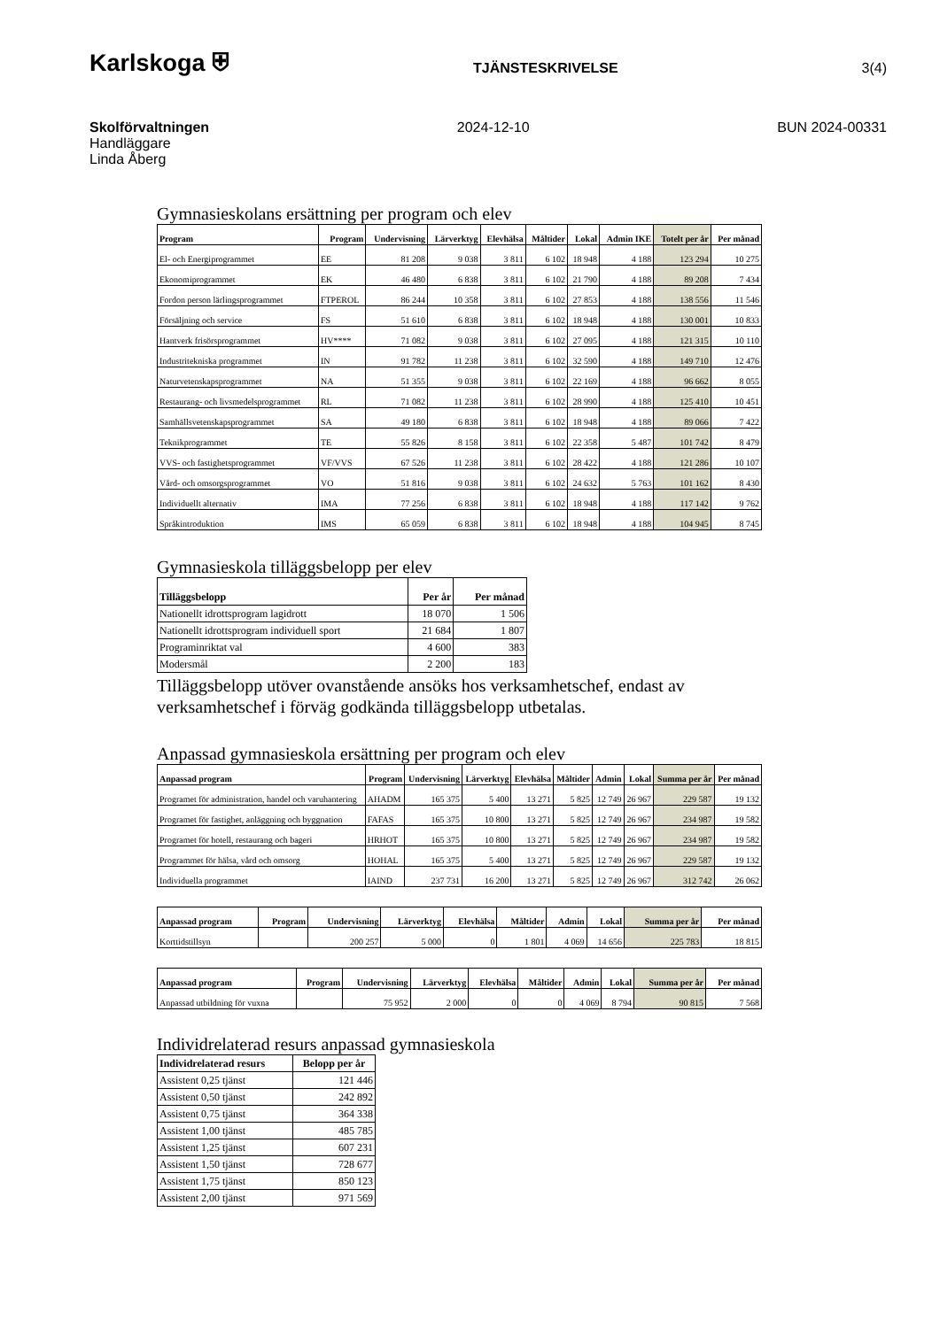Karlskoga ⛨ TJÄNSTESKRIVELSE 3(4)
Skolförvaltningen 2024-12-10 BUN 2024-00331
Handläggare
Linda Åberg
Gymnasieskolans ersättning per program och elev
| Program | Program | Undervisning | Lärverktyg | Elevhälsa | Måltider | Lokal | Admin IKE | Totelt per år | Per månad |
| --- | --- | --- | --- | --- | --- | --- | --- | --- | --- |
| El- och Energiprogrammet | EE | 81 208 | 9 038 | 3 811 | 6 102 | 18 948 | 4 188 | 123 294 | 10 275 |
| Ekonomiprogrammet | EK | 46 480 | 6 838 | 3 811 | 6 102 | 21 790 | 4 188 | 89 208 | 7 434 |
| Fordon person lärlingsprogrammet | FTPEROL | 86 244 | 10 358 | 3 811 | 6 102 | 27 853 | 4 188 | 138 556 | 11 546 |
| Försäljning och service | FS | 51 610 | 6 838 | 3 811 | 6 102 | 18 948 | 4 188 | 130 001 | 10 833 |
| Hantverk frisörsprogrammet | HV**** | 71 082 | 9 038 | 3 811 | 6 102 | 27 095 | 4 188 | 121 315 | 10 110 |
| Industritekniska programmet | IN | 91 782 | 11 238 | 3 811 | 6 102 | 32 590 | 4 188 | 149 710 | 12 476 |
| Naturvetenskapsprogrammet | NA | 51 355 | 9 038 | 3 811 | 6 102 | 22 169 | 4 188 | 96 662 | 8 055 |
| Restaurang- och livsmedelsprogrammet | RL | 71 082 | 11 238 | 3 811 | 6 102 | 28 990 | 4 188 | 125 410 | 10 451 |
| Samhällsvetenskapsprogrammet | SA | 49 180 | 6 838 | 3 811 | 6 102 | 18 948 | 4 188 | 89 066 | 7 422 |
| Teknikprogrammet | TE | 55 826 | 8 158 | 3 811 | 6 102 | 22 358 | 5 487 | 101 742 | 8 479 |
| VVS- och fastighetsprogrammet | VF/VVS | 67 526 | 11 238 | 3 811 | 6 102 | 28 422 | 4 188 | 121 286 | 10 107 |
| Vård- och omsorgsprogrammet | VO | 51 816 | 9 038 | 3 811 | 6 102 | 24 632 | 5 763 | 101 162 | 8 430 |
| Individuellt alternativ | IMA | 77 256 | 6 838 | 3 811 | 6 102 | 18 948 | 4 188 | 117 142 | 9 762 |
| Språkintroduktion | IMS | 65 059 | 6 838 | 3 811 | 6 102 | 18 948 | 4 188 | 104 945 | 8 745 |
Gymnasieskola tilläggsbelopp per elev
| Tilläggsbelopp | Per år | Per månad |
| --- | --- | --- |
| Nationellt idrottsprogram lagidrott | 18 070 | 1 506 |
| Nationellt idrottsprogram individuell sport | 21 684 | 1 807 |
| Programinriktat val | 4 600 | 383 |
| Modersmål | 2 200 | 183 |
Tilläggsbelopp utöver ovanstående ansöks hos verksamhetschef, endast av verksamhetschef i förväg godkända tilläggsbelopp utbetalas.
Anpassad gymnasieskola ersättning per program och elev
| Anpassad program | Program | Undervisning | Lärverktyg | Elevhälsa | Måltider | Admin | Lokal | Summa per år | Per månad |
| --- | --- | --- | --- | --- | --- | --- | --- | --- | --- |
| Programet för administration, handel och varuhantering | AHADM | 165 375 | 5 400 | 13 271 | 5 825 | 12 749 | 26 967 | 229 587 | 19 132 |
| Programet för fastighet, anläggning och byggnation | FAFAS | 165 375 | 10 800 | 13 271 | 5 825 | 12 749 | 26 967 | 234 987 | 19 582 |
| Programet för hotell, restaurang och bageri | HRHOT | 165 375 | 10 800 | 13 271 | 5 825 | 12 749 | 26 967 | 234 987 | 19 582 |
| Programmet för hälsa, vård och omsorg | HOHAL | 165 375 | 5 400 | 13 271 | 5 825 | 12 749 | 26 967 | 229 587 | 19 132 |
| Individuella programmet | IAIND | 237 731 | 16 200 | 13 271 | 5 825 | 12 749 | 26 967 | 312 742 | 26 062 |
| Anpassad program | Program | Undervisning | Lärverktyg | Elevhälsa | Måltider | Admin | Lokal | Summa per år | Per månad |
| --- | --- | --- | --- | --- | --- | --- | --- | --- | --- |
| Korttidstillsyn | | 200 257 | 5 000 | 0 | 1 801 | 4 069 | 14 656 | 225 783 | 18 815 |
| Anpassad program | Program | Undervisning | Lärverktyg | Elevhälsa | Måltider | Admin | Lokal | Summa per år | Per månad |
| --- | --- | --- | --- | --- | --- | --- | --- | --- | --- |
| Anpassad utbildning för vuxna | | 75 952 | 2 000 | 0 | 0 | 4 069 | 8 794 | 90 815 | 7 568 |
Individrelaterad resurs anpassad gymnasieskola
| Individrelaterad resurs | Belopp per år |
| --- | --- |
| Assistent 0,25 tjänst | 121 446 |
| Assistent 0,50 tjänst | 242 892 |
| Assistent 0,75 tjänst | 364 338 |
| Assistent 1,00 tjänst | 485 785 |
| Assistent 1,25 tjänst | 607 231 |
| Assistent 1,50 tjänst | 728 677 |
| Assistent 1,75 tjänst | 850 123 |
| Assistent 2,00 tjänst | 971 569 |